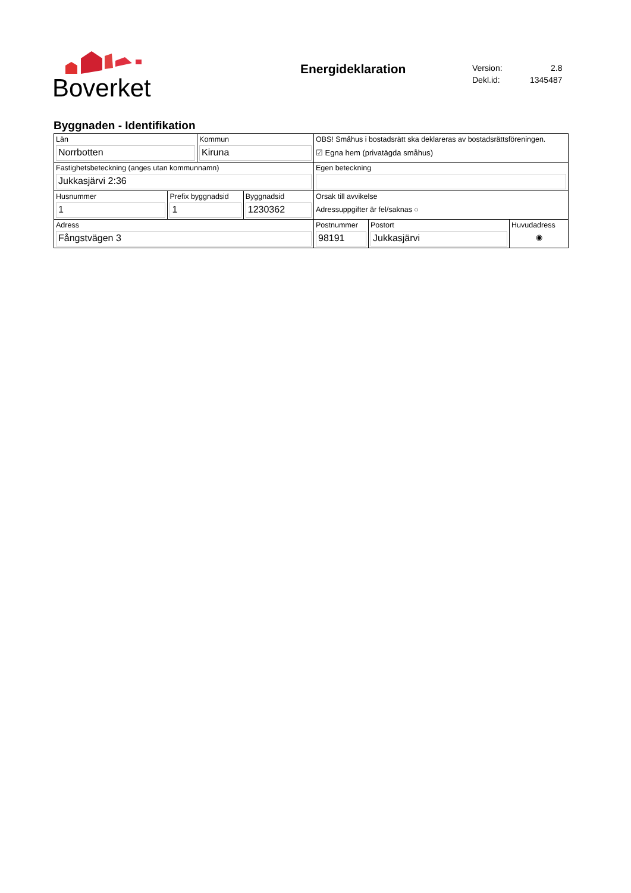Boverket
Energideklaration
| Version: | 2.8 |
| Dekl.id: | 1345487 |
Byggnaden - Identifikation
| Län Norrbotten | | Kommun Kiruna | | OBS! Småhus i bostadsrätt ska deklareras av bostadsrättsföreningen. ☑ Egna hem (privatägda småhus) | | |
| Fastighetsbeteckning (anges utan kommunnamn) Jukkasjärvi 2:36 | | | | Egen beteckning | | |
| Husnummer 1 | Prefix byggnadsid 1 | | Byggnadsid 1230362 | Orsak till avvikelse Adressuppgifter är fel/saknas ○ | | |
| Adress Fångstvägen 3 | | | | Postnummer 98191 | Postort Jukkasjärvi | Huvudadress ◉ |